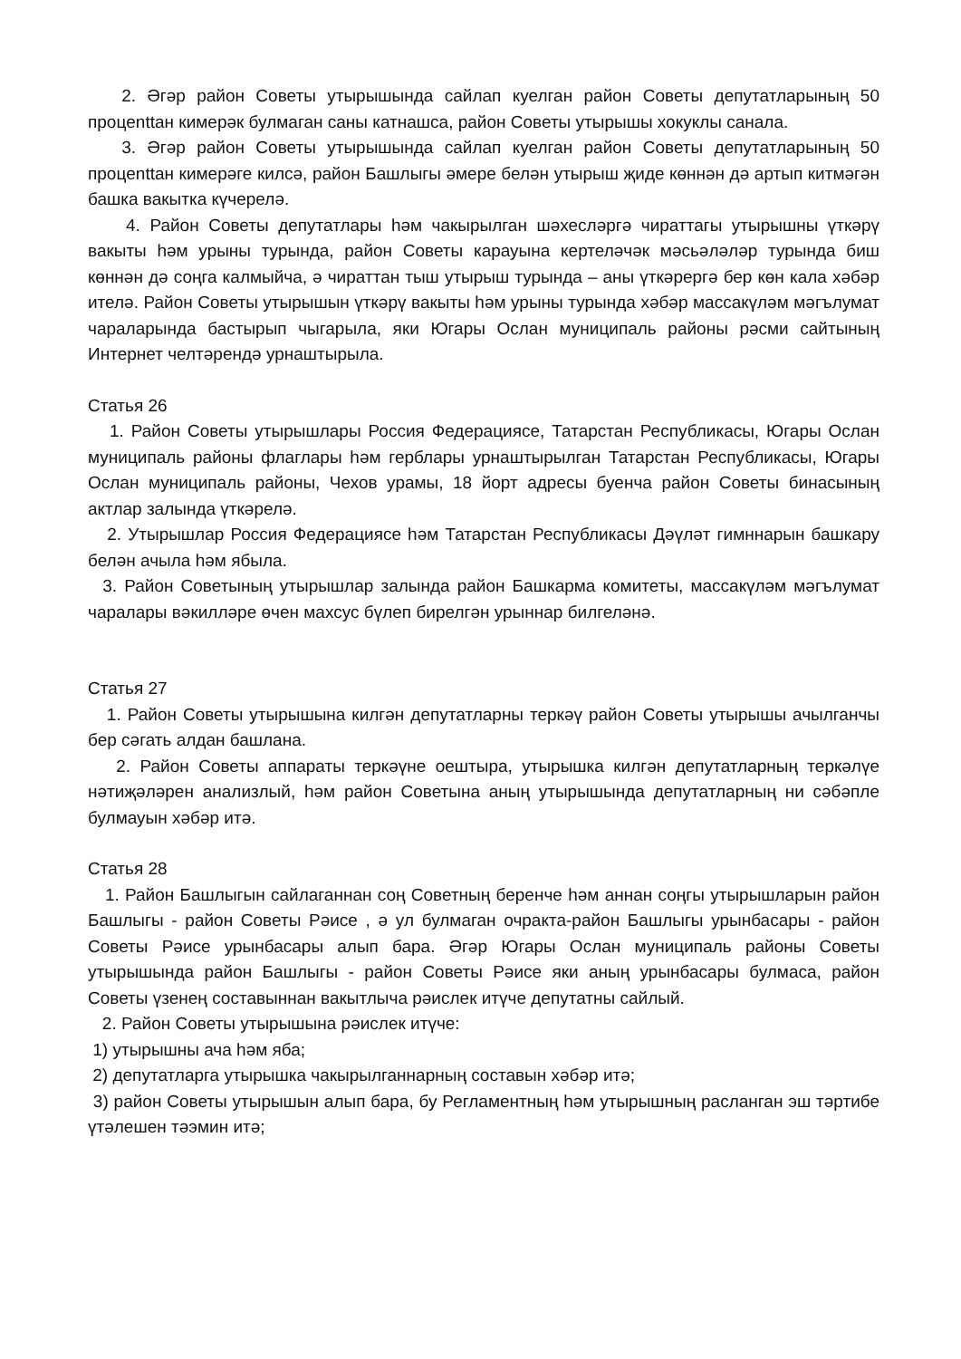2. Әгәр район Советы утырышында сайлап куелган район Советы депутатларының 50 процenttан кимерәк булмаган саны катнашса, район Советы утырышы хокуклы санала.
3. Әгәр район Советы утырышында сайлап куелган район Советы депутатларының 50 процenttан кимерәге килсә, район Башлыгы әмере белән утырыш җиде көннән дә артып китмәгән башка вакытка күчерелә.
4. Район Советы депутатлары һәм чакырылган шәхесләргә чираттагы утырышны үткәрү вакыты һәм урыны турында, район Советы карауына кертеләчәк мәсьәләләр турында биш көннән дә соңга калмыйча, ә чираттан тыш утырыш турында – аны үткәрергә бер көн кала хәбәр ителә. Район Советы утырышын үткәрү вакыты һәм урыны турында хәбәр массакүләм мәгълумат чараларында бастырып чыгарыла, яки Югары Ослан муниципаль районы рәсми сайтының Интернет челтәрендә урнаштырыла.
Статья 26
1. Район Советы утырышлары Россия Федерациясе, Татарстан Республикасы, Югары Ослан муниципаль районы флаглары һәм герблары урнаштырылган Татарстан Республикасы, Югары Ослан муниципаль районы, Чехов урамы, 18 йорт адресы буенча район Советы бинасының актлар залында үткәрелә.
2. Утырышлар Россия Федерациясе һәм Татарстан Республикасы Дәүләт гимннарын башкару белән ачыла һәм ябыла.
3. Район Советының утырышлар залында район Башкарма комитеты, массакүләм мәгълумат чаралары вәкилләре өчен махсус бүлеп бирелгән урыннар билгеләнә.
Статья 27
1. Район Советы утырышына килгән депутатларны теркәү район Советы утырышы ачылганчы бер сәгать алдан башлана.
2. Район Советы аппараты теркәүне оештыра, утырышка килгән депутатларның теркәлүе нәтиҗәләрен анализлый, һәм район Советына аның утырышында депутатларның ни сәбәпле булмауын хәбәр итә.
Статья 28
1. Район Башлыгын сайлаганнан соң Советның беренче һәм аннан соңгы утырышларын район Башлыгы - район Советы Рәисе , ә ул булмаган очракта-район Башлыгы урынбасары - район Советы Рәисе урынбасары алып бара. Әгәр Югары Ослан муниципаль районы Советы утырышында район Башлыгы - район Советы Рәисе яки аның урынбасары булмаса, район Советы үзенең составыннан вакытлыча рәислек итүче депутатны сайлый.
2. Район Советы утырышына рәислек итүче:
1) утырышны ача һәм яба;
2) депутатларга утырышка чакырылганнарның составын хәбәр итә;
3) район Советы утырышын алып бара, бу Регламентның һәм утырышның расланган эш тәртибе үтәлешен тәэмин итә;